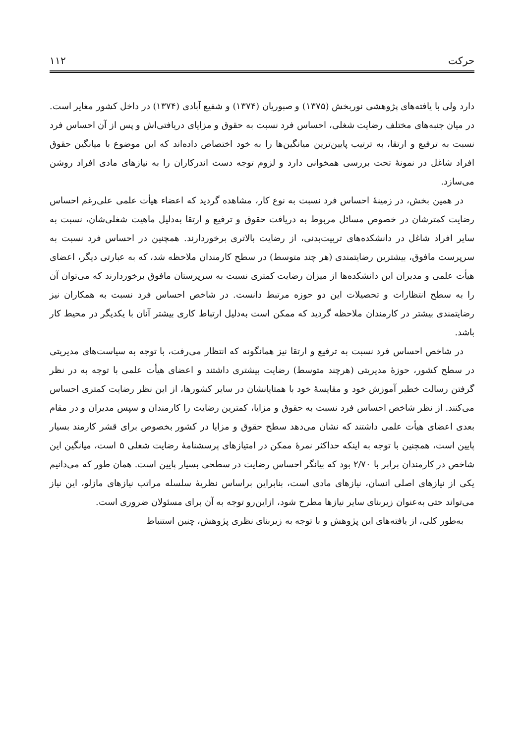حرکت ۱۱۲
دارد ولی با یافته‌های پژوهشی نوربخش (۱۳۷۵) و صبوریان (۱۳۷۴) و شفیع آبادی (۱۳۷۴) در داخل کشور مغایر است. در میان جنبه‌های مختلف رضایت شغلی، احساس فرد نسبت به حقوق و مزایای دریافتی‌اش و پس از آن احساس فرد نسبت به ترفیع و ارتقا، به ترتیب پایین‌ترین میانگین‌ها را به خود اختصاص داده‌اند که این موضوع با میانگین حقوق افراد شاغل در نمونهٔ تحت بررسی همخوانی دارد و لزوم توجه دست اندرکاران را به نیازهای مادی افراد روشن می‌سازد.
در همین بخش، در زمینهٔ احساس فرد نسبت به نوع کار، مشاهده گردید که اعضاء هیأت علمی علی‌رغم احساس رضایت کمترشان در خصوص مسائل مربوط به دریافت حقوق و ترفیع و ارتقا به‌دلیل ماهیت شغلی‌شان، نسبت به سایر افراد شاغل در دانشکده‌های تربیت‌بدنی، از رضایت بالاتری برخوردارند. همچنین در احساس فرد نسبت به سرپرست مافوق، بیشترین رضایتمندی (هر چند متوسط) در سطح کارمندان ملاحظه شد، که به عبارتی دیگر، اعضای هیأت علمی و مدیران این دانشکده‌ها از میزان رضایت کمتری نسبت به سرپرستان مافوق برخوردارند که می‌توان آن را به سطح انتظارات و تحصیلات این دو حوزه مرتبط دانست. در شاخص احساس فرد نسبت به همکاران نیز رضایتمندی بیشتر در کارمندان ملاحظه گردید که ممکن است به‌دلیل ارتباط کاری بیشتر آنان با یکدیگر در محیط کار باشد.
در شاخص احساس فرد نسبت به ترفیع و ارتقا نیز همانگونه که انتظار می‌رفت، با توجه به سیاست‌های مدیریتی در سطح کشور، حوزهٔ مدیریتی (هرچند متوسط) رضایت بیشتری داشتند و اعضای هیأت علمی با توجه به در نظر گرفتن رسالت خطیر آموزش خود و مقایسهٔ خود با همتایانشان در سایر کشورها، از این نظر رضایت کمتری احساس می‌کنند. از نظر شاخص احساس فرد نسبت به حقوق و مزایا، کمترین رضایت را کارمندان و سپس مدیران و در مقام بعدی اعضای هیأت علمی داشتند که نشان می‌دهد سطح حقوق و مزایا در کشور بخصوص برای قشر کارمند بسیار پایین است، همچنین با توجه به اینکه حداکثر نمرهٔ ممکن در امتیازهای پرسشنامهٔ رضایت شغلی ۵ است، میانگین این شاخص در کارمندان برابر با ۲/۷۰ بود که بیانگر احساس رضایت در سطحی بسیار پایین است. همان طور که می‌دانیم یکی از نیازهای اصلی انسان، نیازهای مادی است، بنابراین براساس نظریهٔ سلسله مراتب نیازهای مازلو، این نیاز می‌تواند حتی به‌عنوان زیربنای سایر نیازها مطرح شود، ازاین‌رو توجه به آن برای مسئولان ضروری است.
به‌طور کلی، از یافته‌های این پژوهش و با توجه به زیربنای نظری پژوهش، چنین استنباط